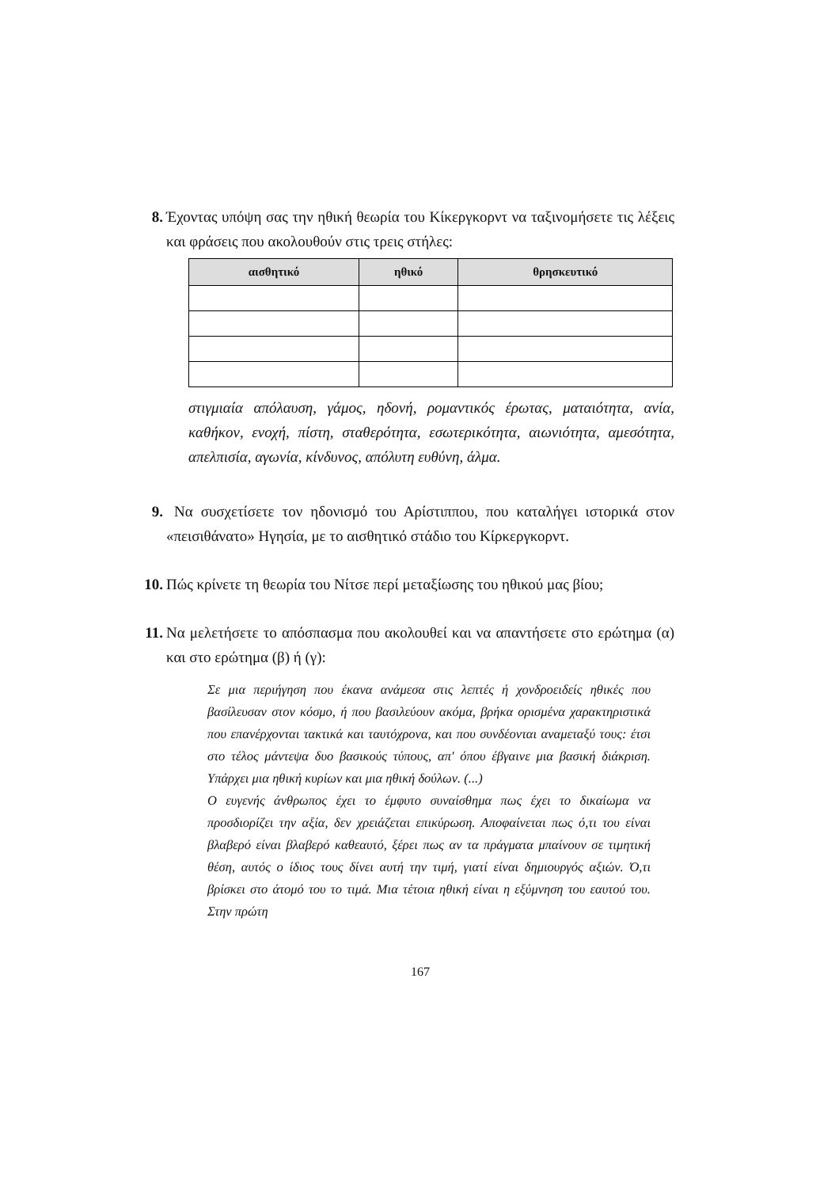8. Έχοντας υπόψη σας την ηθική θεωρία του Κίκεργκορντ να ταξινομήσετε τις λέξεις και φράσεις που ακολουθούν στις τρεις στήλες:
| αισθητικό | ηθικό | θρησκευτικό |
| --- | --- | --- |
στιγμιαία απόλαυση, γάμος, ηδονή, ρομαντικός έρωτας, ματαιότητα, ανία, καθήκον, ενοχή, πίστη, σταθερότητα, εσωτερικότητα, αιωνιότητα, αμεσότητα, απελπισία, αγωνία, κίνδυνος, απόλυτη ευθύνη, άλμα.
9. Να συσχετίσετε τον ηδονισμό του Αρίστιππου, που καταλήγει ιστορικά στον «πεισιθάνατο» Ηγησία, με το αισθητικό στάδιο του Κίρκεργκορντ.
10. Πώς κρίνετε τη θεωρία του Νίτσε περί μεταξίωσης του ηθικού μας βίου;
11. Να μελετήσετε το απόσπασμα που ακολουθεί και να απαντήσετε στο ερώτημα (α) και στο ερώτημα (β) ή (γ):
Σε μια περιήγηση που έκανα ανάμεσα στις λεπτές ή χονδροειδείς ηθικές που βασίλευσαν στον κόσμο, ή που βασιλεύουν ακόμα, βρήκα ορισμένα χαρακτηριστικά που επανέρχονται τακτικά και ταυτόχρονα, και που συνδέονται αναμεταξύ τους: έτσι στο τέλος μάντεψα δυο βασικούς τύπους, απ' όπου έβγαινε μια βασική διάκριση. Υπάρχει μια ηθική κυρίων και μια ηθική δούλων. (...)
Ο ευγενής άνθρωπος έχει το έμφυτο συναίσθημα πως έχει το δικαίωμα να προσδιορίζει την αξία, δεν χρειάζεται επικύρωση. Αποφαίνεται πως ό,τι του είναι βλαβερό είναι βλαβερό καθεαυτό, ξέρει πως αν τα πράγματα μπαίνουν σε τιμητική θέση, αυτός ο ίδιος τους δίνει αυτή την τιμή, γιατί είναι δημιουργός αξιών. Ό,τι βρίσκει στο άτομό του το τιμά. Μια τέτοια ηθική είναι η εξύμνηση του εαυτού του. Στην πρώτη
167